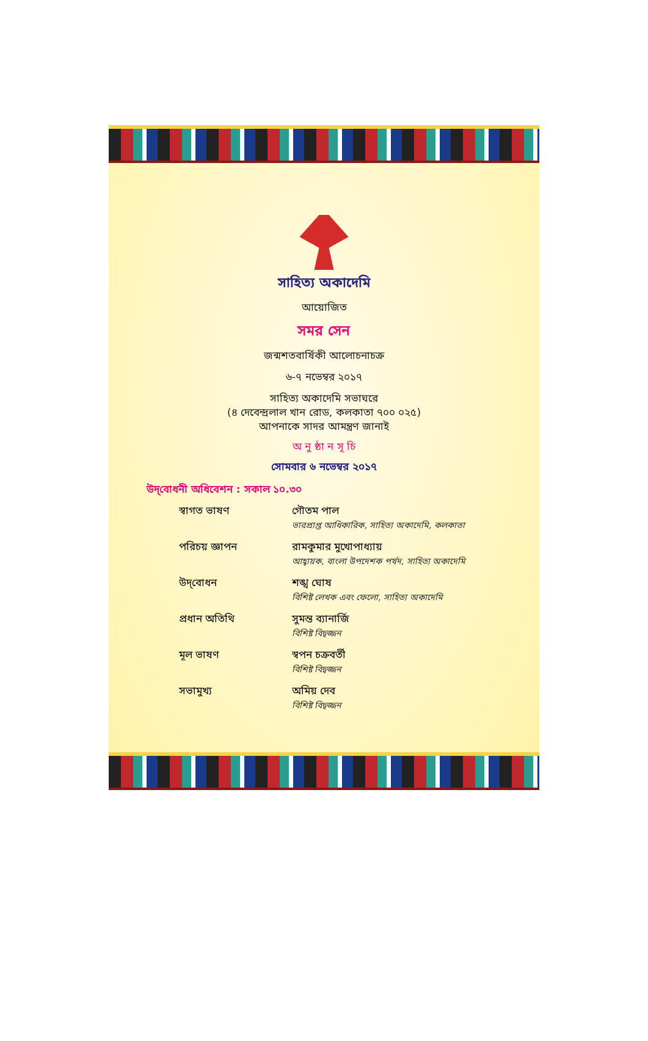সাহিত্য অকাদেমি
আয়োজিত
সমর সেন
জন্মশতবার্ষিকী আলোচনাচক্র
৬-৭ নভেম্বর ২০১৭
সাহিত্য অকাদেমি সভাঘরে
(৪ দেবেন্দ্রলাল খান রোড, কলকাতা ৭০০ ০২৫)
আপনাকে সাদর আমন্ত্রণ জানাই
অ নু ষ্ঠা ন সূ চি
সোমবার ৬ নভেম্বর ২০১৭
উদ্‌বোধনী অধিবেশন : সকাল ১০.৩০
স্বাগত ভাষণ গৌতম পাল
ভারপ্রাপ্ত আধিকারিক, সাহিত্য অকাদেমি, কলকাতা
পরিচয় জ্ঞাপন রামকুমার মুখোপাধ্যায়
আহ্বায়ক, বাংলা উপদেশক পর্ষদ, সাহিত্য অকাদেমি
উদ্‌বোধন শঙ্খ ঘোষ
বিশিষ্ট লেখক এবং ফেলো, সাহিত্য অকাদেমি
প্রধান অতিথি সুমন্ত ব্যানার্জি
বিশিষ্ট বিদ্বজ্জন
মূল ভাষণ স্বপন চক্রবর্তী
বিশিষ্ট বিদ্বজ্জন
সভামুখ্য অমিয় দেব
বিশিষ্ট বিদ্বজ্জন